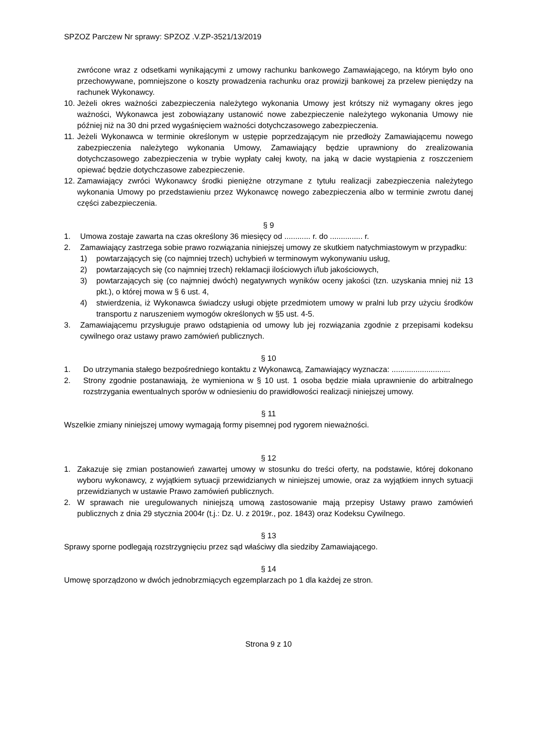SPZOZ Parczew Nr sprawy: SPZOZ .V.ZP-3521/13/2019
zwrócone wraz z odsetkami wynikającymi z umowy rachunku bankowego Zamawiającego, na którym było ono przechowywane, pomniejszone o koszty prowadzenia rachunku oraz prowizji bankowej za przelew pieniędzy na rachunek Wykonawcy.
10. Jeżeli okres ważności zabezpieczenia należytego wykonania Umowy jest krótszy niż wymagany okres jego ważności, Wykonawca jest zobowiązany ustanowić nowe zabezpieczenie należytego wykonania Umowy nie później niż na 30 dni przed wygaśnięciem ważności dotychczasowego zabezpieczenia.
11. Jeżeli Wykonawca w terminie określonym w ustępie poprzedzającym nie przedłoży Zamawiającemu nowego zabezpieczenia należytego wykonania Umowy, Zamawiający będzie uprawniony do zrealizowania dotychczasowego zabezpieczenia w trybie wypłaty całej kwoty, na jaką w dacie wystąpienia z roszczeniem opiewać będzie dotychczasowe zabezpieczenie.
12. Zamawiający zwróci Wykonawcy środki pieniężne otrzymane z tytułu realizacji zabezpieczenia należytego wykonania Umowy po przedstawieniu przez Wykonawcę nowego zabezpieczenia albo w terminie zwrotu danej części zabezpieczenia.
§ 9
1. Umowa zostaje zawarta na czas określony 36 miesięcy od ............ r. do ............... r.
2. Zamawiający zastrzega sobie prawo rozwiązania niniejszej umowy ze skutkiem natychmiastowym w przypadku:
1) powtarzających się (co najmniej trzech) uchybień w terminowym wykonywaniu usług,
2) powtarzających się (co najmniej trzech) reklamacji ilościowych i/lub jakościowych,
3) powtarzających się (co najmniej dwóch) negatywnych wyników oceny jakości (tzn. uzyskania mniej niż 13 pkt.), o której mowa w § 6 ust. 4,
4) stwierdzenia, iż Wykonawca świadczy usługi objęte przedmiotem umowy w pralni lub przy użyciu środków transportu z naruszeniem wymogów określonych w §5 ust. 4-5.
3. Zamawiającemu przysługuje prawo odstąpienia od umowy lub jej rozwiązania zgodnie z przepisami kodeksu cywilnego oraz ustawy prawo zamówień publicznych.
§ 10
1. Do utrzymania stałego bezpośredniego kontaktu z Wykonawcą, Zamawiający wyznacza: ...........................
2. Strony zgodnie postanawiają, że wymieniona w § 10 ust. 1 osoba będzie miała uprawnienie do arbitralnego rozstrzygania ewentualnych sporów w odniesieniu do prawidłowości realizacji niniejszej umowy.
§ 11
Wszelkie zmiany niniejszej umowy wymagają formy pisemnej pod rygorem nieważności.
§ 12
1. Zakazuje się zmian postanowień zawartej umowy w stosunku do treści oferty, na podstawie, której dokonano wyboru wykonawcy, z wyjątkiem sytuacji przewidzianych w niniejszej umowie, oraz za wyjątkiem innych sytuacji przewidzianych w ustawie Prawo zamówień publicznych.
2. W sprawach nie uregulowanych niniejszą umową zastosowanie mają przepisy Ustawy prawo zamówień publicznych z dnia 29 stycznia 2004r (t.j.: Dz. U. z 2019r., poz. 1843) oraz Kodeksu Cywilnego.
§ 13
Sprawy sporne podlegają rozstrzygnięciu przez sąd właściwy dla siedziby Zamawiającego.
§ 14
Umowę sporządzono w dwóch jednobrzmiących egzemplarzach po 1 dla każdej ze stron.
Strona 9 z 10